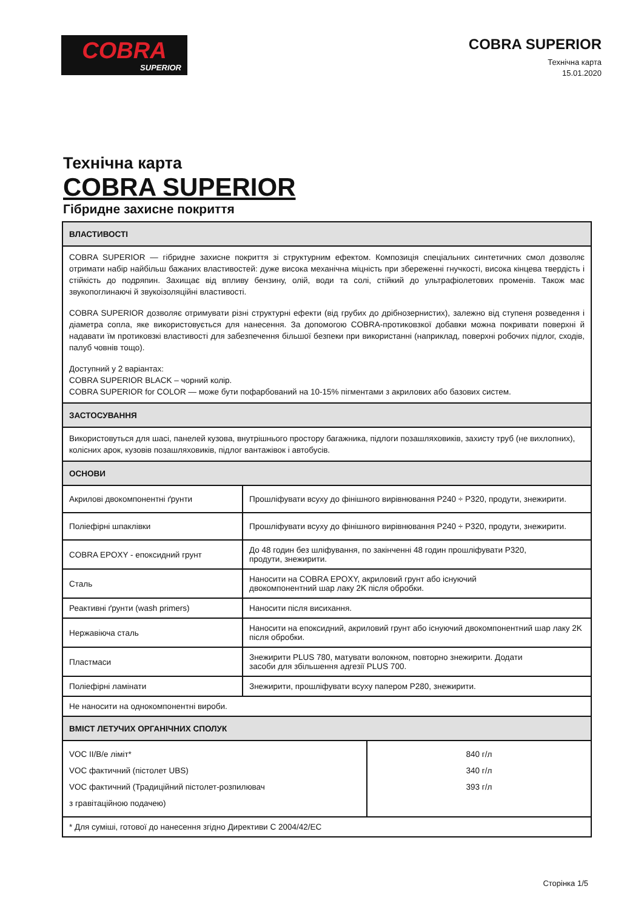COBRA
SUPERIOR
COBRA SUPERIOR
Технічна карта
15.01.2020
Технічна карта
COBRA SUPERIOR
Гібридне захисне покриття
| ВЛАСТИВОСТІ | |
| --- | --- |
| COBRA SUPERIOR — гібридне захисне покриття зі структурним ефектом. Композиція спеціальних синтетичних смол дозволяє отримати набір найбільш бажаних властивостей: дуже висока механічна міцність при збереженні гнучкості, висока кінцева твердість і стійкість до подряпин. Захищає від впливу бензину, олій, води та солі, стійкий до ультрафіолетових променів. Також має звукопоглинаючі й звукоізоляційні властивості. COBRA SUPERIOR дозволяє отримувати різні структурні ефекти (від грубих до дрібнозернистих), залежно від ступеня розведення і діаметра сопла, яке використовується для нанесення. За допомогою COBRA-протиковзкої добавки можна покривати поверхні й надавати їм протиковзкі властивості для забезпечення більшої безпеки при використанні (наприклад, поверхні робочих підлог, сходів, палуб човнів тощо). Доступний у 2 варіантах: COBRA SUPERIOR BLACK – чорний колір. COBRA SUPERIOR for COLOR — може бути пофарбований на 10-15% пігментами з акрилових або базових систем. | |
| ЗАСТОСУВАННЯ | |
| Використовуться для шасі, панелей кузова, внутрішнього простору багажника, підлоги позашляховиків, захисту труб (не вихлопних), колісних арок, кузовів позашляховиків, підлог вантажівок і автобусів. | |
| ОСНОВИ | |
| Акрилові двокомпонентні ґрунти | Прошліфувати всуху до фінішного вирівнювання P240 ÷ P320, продути, знежирити. |
| Поліефірні шпаклівки | Прошліфувати всуху до фінішного вирівнювання P240 ÷ P320, продути, знежирити. |
| COBRA EPOXY - епоксидний грунт | До 48 годин без шліфування, по закінченні 48 годин прошліфувати P320, продути, знежирити. |
| Сталь | Наносити на COBRA EPOXY, акриловий грунт або існуючий двокомпонентний шар лаку 2K після обробки. |
| Реактивні ґрунти (wash primers) | Наносити після висихання. |
| Нержавіюча сталь | Наносити на епоксидний, акриловий грунт або існуючий двокомпонентний шар лаку 2K після обробки. |
| Пластмаси | Знежирити PLUS 780, матувати волокном, повторно знежирити. Додати засоби для збільшення адгезії PLUS 700. |
| Поліефірні ламінати | Знежирити, прошліфувати всуху папером P280, знежирити. |
| Не наносити на однокомпонентні вироби. | |
| ВМІСТ ЛЕТУЧИХ ОРГАНІЧНИХ СПОЛУК | |
| --- | --- |
| VOC II/B/e ліміт* VOC фактичний (пістолет UBS) VOC фактичний (Традиційний пістолет-розпилювач з гравітаційною подачею) | 840 г/л 340 г/л 393 г/л |
| * Для суміші, готової до нанесення згідно Директиви С 2004/42/EC | |
Сторінка 1/5